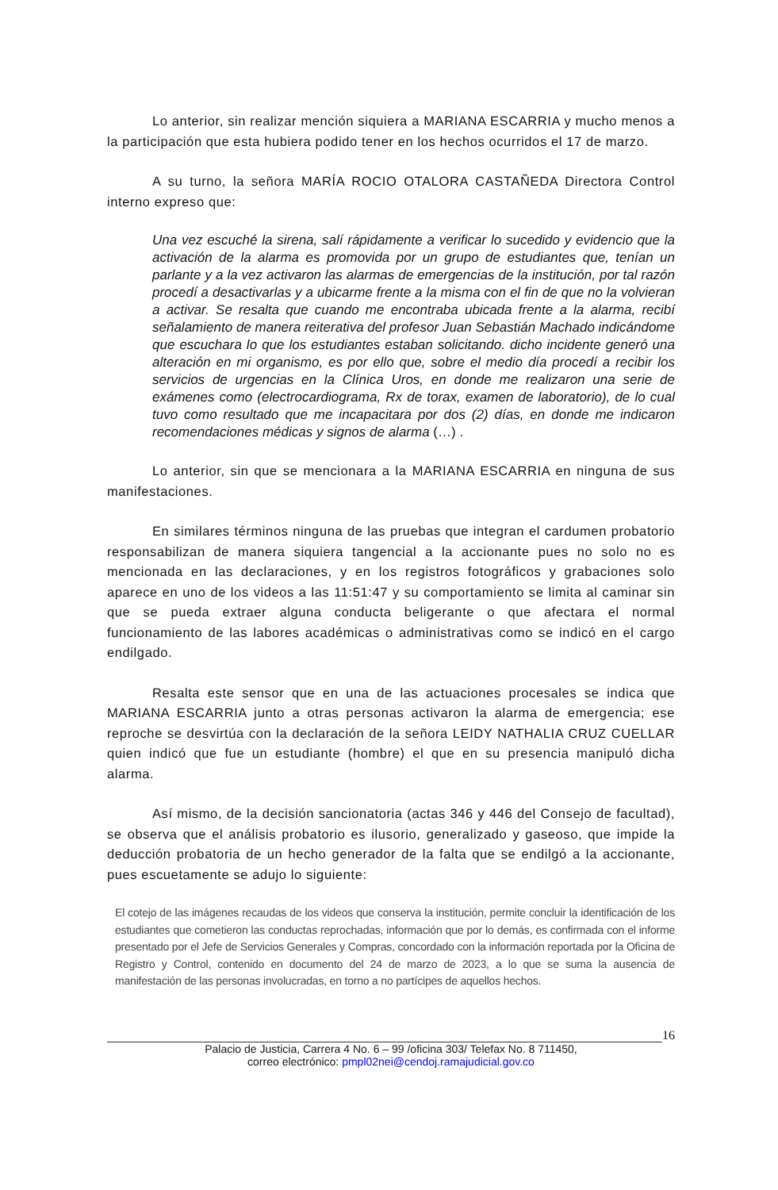Lo anterior, sin realizar mención siquiera a MARIANA ESCARRIA y mucho menos a la participación que esta hubiera podido tener en los hechos ocurridos el 17 de marzo.
A su turno, la señora MARÍA ROCIO OTALORA CASTAÑEDA Directora Control interno expreso que:
Una vez escuché la sirena, salí rápidamente a verificar lo sucedido y evidencio que la activación de la alarma es promovida por un grupo de estudiantes que, tenían un parlante y a la vez activaron las alarmas de emergencias de la institución, por tal razón procedí a desactivarlas y a ubicarme frente a la misma con el fin de que no la volvieran a activar. Se resalta que cuando me encontraba ubicada frente a la alarma, recibí señalamiento de manera reiterativa del profesor Juan Sebastián Machado indicándome que escuchara lo que los estudiantes estaban solicitando. dicho incidente generó una alteración en mi organismo, es por ello que, sobre el medio día procedí a recibir los servicios de urgencias en la Clínica Uros, en donde me realizaron una serie de exámenes como (electrocardiograma, Rx de torax, examen de laboratorio), de lo cual tuvo como resultado que me incapacitara por dos (2) días, en donde me indicaron recomendaciones médicas y signos de alarma (…) .
Lo anterior, sin que se mencionara a la MARIANA ESCARRIA en ninguna de sus manifestaciones.
En similares términos ninguna de las pruebas que integran el cardumen probatorio responsabilizan de manera siquiera tangencial a la accionante pues no solo no es mencionada en las declaraciones, y en los registros fotográficos y grabaciones solo aparece en uno de los videos a las 11:51:47 y su comportamiento se limita al caminar sin que se pueda extraer alguna conducta beligerante o que afectara el normal funcionamiento de las labores académicas o administrativas como se indicó en el cargo endilgado.
Resalta este sensor que en una de las actuaciones procesales se indica que MARIANA ESCARRIA junto a otras personas activaron la alarma de emergencia; ese reproche se desvirtúa con la declaración de la señora LEIDY NATHALIA CRUZ CUELLAR quien indicó que fue un estudiante (hombre) el que en su presencia manipuló dicha alarma.
Así mismo, de la decisión sancionatoria (actas 346 y 446 del Consejo de facultad), se observa que el análisis probatorio es ilusorio, generalizado y gaseoso, que impide la deducción probatoria de un hecho generador de la falta que se endilgó a la accionante, pues escuetamente se adujo lo siguiente:
El cotejo de las imágenes recaudas de los videos que conserva la institución, permite concluir la identificación de los estudiantes que cometieron las conductas reprochadas, información que por lo demás, es confirmada con el informe presentado por el Jefe de Servicios Generales y Compras, concordado con la información reportada por la Oficina de Registro y Control, contenido en documento del 24 de marzo de 2023, a lo que se suma la ausencia de manifestación de las personas involucradas, en torno a no partícipes de aquellos hechos.
16
Palacio de Justicia, Carrera 4 No. 6 – 99 /oficina 303/ Telefax No. 8 711450,
correo electrónico: pmpl02nei@cendoj.ramajudicial.gov.co